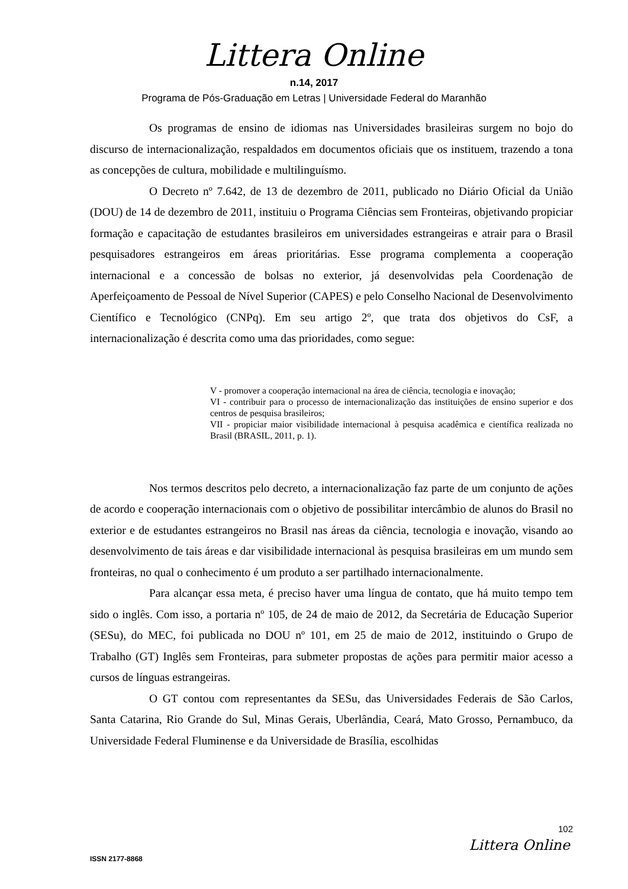Littera Online
n.14, 2017
Programa de Pós-Graduação em Letras | Universidade Federal do Maranhão
Os programas de ensino de idiomas nas Universidades brasileiras surgem no bojo do discurso de internacionalização, respaldados em documentos oficiais que os instituem, trazendo a tona as concepções de cultura, mobilidade e multilinguísmo.
O Decreto nº 7.642, de 13 de dezembro de 2011, publicado no Diário Oficial da União (DOU) de 14 de dezembro de 2011, instituiu o Programa Ciências sem Fronteiras, objetivando propiciar formação e capacitação de estudantes brasileiros em universidades estrangeiras e atrair para o Brasil pesquisadores estrangeiros em áreas prioritárias. Esse programa complementa a cooperação internacional e a concessão de bolsas no exterior, já desenvolvidas pela Coordenação de Aperfeiçoamento de Pessoal de Nível Superior (CAPES) e pelo Conselho Nacional de Desenvolvimento Científico e Tecnológico (CNPq). Em seu artigo 2º, que trata dos objetivos do CsF, a internacionalização é descrita como uma das prioridades, como segue:
V - promover a cooperação internacional na área de ciência, tecnologia e inovação;
VI - contribuir para o processo de internacionalização das instituições de ensino superior e dos centros de pesquisa brasileiros;
VII - propiciar maior visibilidade internacional à pesquisa acadêmica e científica realizada no Brasil (BRASIL, 2011, p. 1).
Nos termos descritos pelo decreto, a internacionalização faz parte de um conjunto de ações de acordo e cooperação internacionais com o objetivo de possibilitar intercâmbio de alunos do Brasil no exterior e de estudantes estrangeiros no Brasil nas áreas da ciência, tecnologia e inovação, visando ao desenvolvimento de tais áreas e dar visibilidade internacional às pesquisa brasileiras em um mundo sem fronteiras, no qual o conhecimento é um produto a ser partilhado internacionalmente.
Para alcançar essa meta, é preciso haver uma língua de contato, que há muito tempo tem sido o inglês. Com isso, a portaria nº 105, de 24 de maio de 2012, da Secretária de Educação Superior (SESu), do MEC, foi publicada no DOU nº 101, em 25 de maio de 2012, instituindo o Grupo de Trabalho (GT) Inglês sem Fronteiras, para submeter propostas de ações para permitir maior acesso a cursos de línguas estrangeiras.
O GT contou com representantes da SESu, das Universidades Federais de São Carlos, Santa Catarina, Rio Grande do Sul, Minas Gerais, Uberlândia, Ceará, Mato Grosso, Pernambuco, da Universidade Federal Fluminense e da Universidade de Brasília, escolhidas
102
Littera Online
ISSN 2177-8868